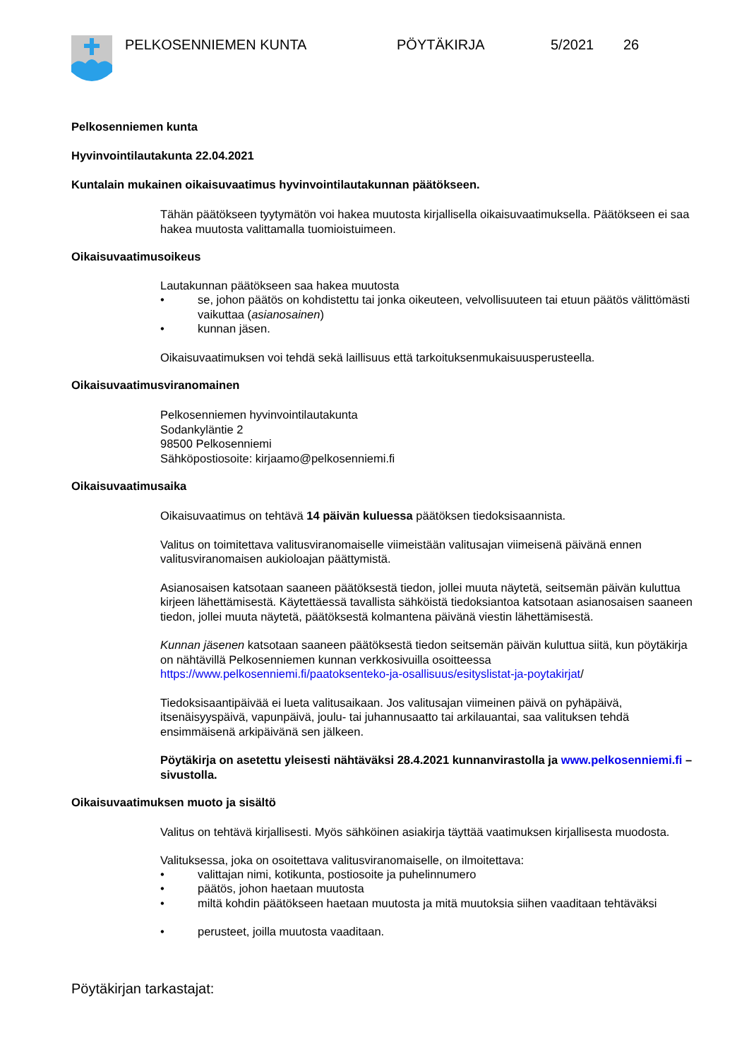PELKOSENNIEMEN KUNTA PÖYTÄKIRJA 5/2021 26
Pelkosenniemen kunta
Hyvinvointilautakunta 22.04.2021
Kuntalain mukainen oikaisuvaatimus hyvinvointilautakunnan päätökseen.
Tähän päätökseen tyytymätön voi hakea muutosta kirjallisella oikaisuvaatimuksella. Päätökseen ei saa hakea muutosta valittamalla tuomioistuimeen.
Oikaisuvaatimusoikeus
Lautakunnan päätökseen saa hakea muutosta
• se, johon päätös on kohdistettu tai jonka oikeuteen, velvollisuuteen tai etuun päätös välittömästi vaikuttaa (asianosainen)
• kunnan jäsen.
Oikaisuvaatimuksen voi tehdä sekä laillisuus että tarkoituksenmukaisuusperusteella.
Oikaisuvaatimusviranomainen
Pelkosenniemen hyvinvointilautakunta
Sodankyläntie 2
98500 Pelkosenniemi
Sähköpostiosoite: kirjaamo@pelkosenniemi.fi
Oikaisuvaatimusaika
Oikaisuvaatimus on tehtävä 14 päivän kuluessa päätöksen tiedoksisaannista.
Valitus on toimitettava valitusviranomaiselle viimeistään valitusajan viimeisenä päivänä ennen valitusviranomaisen aukioloajan päättymistä.
Asianosaisen katsotaan saaneen päätöksestä tiedon, jollei muuta näytetä, seitsemän päivän kuluttua kirjeen lähettämisestä. Käytettäessä tavallista sähköistä tiedoksiantoa katsotaan asianosaisen saaneen tiedon, jollei muuta näytetä, päätöksestä kolmantena päivänä viestin lähettämisestä.
Kunnan jäsenen katsotaan saaneen päätöksestä tiedon seitsemän päivän kuluttua siitä, kun pöytäkirja on nähtävillä Pelkosenniemen kunnan verkkosivuilla osoitteessa https://www.pelkosenniemi.fi/paatoksenteko-ja-osallisuus/esityslistat-ja-poytakirjat/
Tiedoksisaantipäivää ei lueta valitusaikaan. Jos valitusajan viimeinen päivä on pyhäpäivä, itsenäisyyspäivä, vapunpäivä, joulu- tai juhannusaatto tai arkilauantai, saa valituksen tehdä ensimmäisenä arkipäivänä sen jälkeen.
Pöytäkirja on asetettu yleisesti nähtäväksi 28.4.2021 kunnanvirastolla ja www.pelkosenniemi.fi – sivustolla.
Oikaisuvaatimuksen muoto ja sisältö
Valitus on tehtävä kirjallisesti. Myös sähköinen asiakirja täyttää vaatimuksen kirjallisesta muodosta.
Valituksessa, joka on osoitettava valitusviranomaiselle, on ilmoitettava:
• valittajan nimi, kotikunta, postiosoite ja puhelinnumero
• päätös, johon haetaan muutosta
• miltä kohdin päätökseen haetaan muutosta ja mitä muutoksia siihen vaaditaan tehtäväksi
• perusteet, joilla muutosta vaaditaan.
Pöytäkirjan tarkastajat: